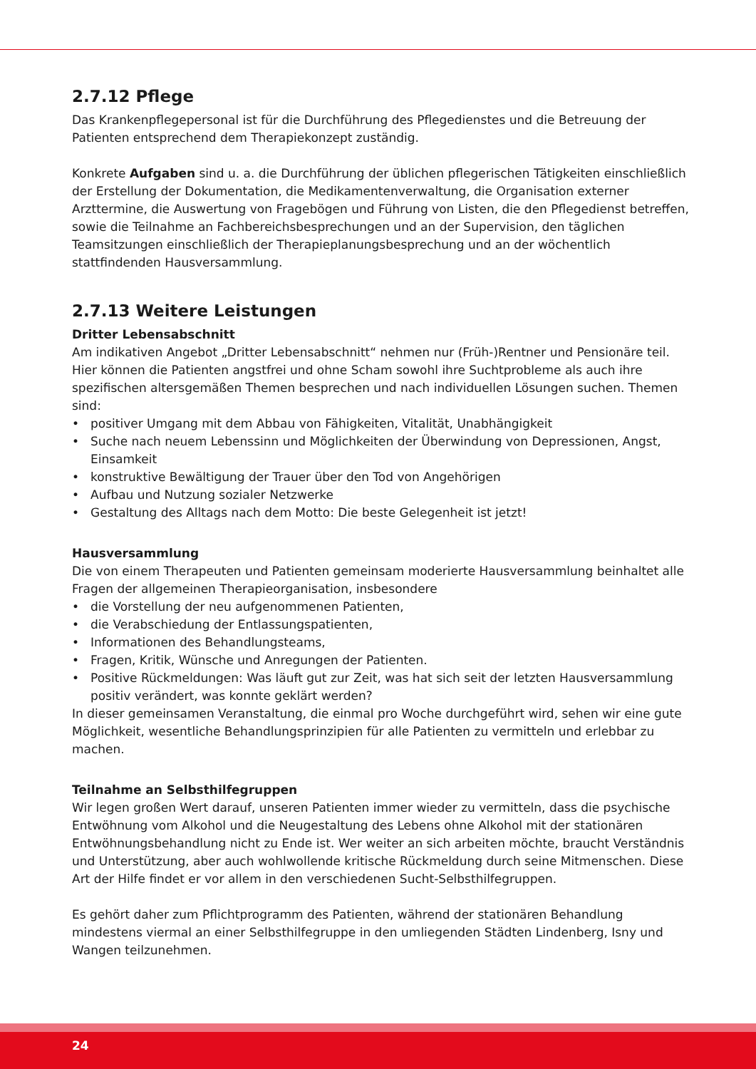2.7.12 Pflege
Das Krankenpflegepersonal ist für die Durchführung des Pflegedienstes und die Betreuung der Patienten entsprechend dem Therapiekonzept zuständig.
Konkrete Aufgaben sind u. a. die Durchführung der üblichen pflegerischen Tätigkeiten einschließlich der Erstellung der Dokumentation, die Medikamentenverwaltung, die Organisation externer Arzttermine, die Auswertung von Fragebögen und Führung von Listen, die den Pflegedienst betreffen, sowie die Teilnahme an Fachbereichsbesprechungen und an der Supervision, den täglichen Teamsitzungen einschließlich der Therapieplanungsbesprechung und an der wöchentlich stattfindenden Hausversammlung.
2.7.13 Weitere Leistungen
Dritter Lebensabschnitt
Am indikativen Angebot „Dritter Lebensabschnitt“ nehmen nur (Früh-)Rentner und Pensionäre teil. Hier können die Patienten angstfrei und ohne Scham sowohl ihre Suchtprobleme als auch ihre spezifischen altersgemäßen Themen besprechen und nach individuellen Lösungen suchen. Themen sind:
• positiver Umgang mit dem Abbau von Fähigkeiten, Vitalität, Unabhängigkeit
• Suche nach neuem Lebenssinn und Möglichkeiten der Überwindung von Depressionen, Angst, Einsamkeit
• konstruktive Bewältigung der Trauer über den Tod von Angehörigen
• Aufbau und Nutzung sozialer Netzwerke
• Gestaltung des Alltags nach dem Motto: Die beste Gelegenheit ist jetzt!
Hausversammlung
Die von einem Therapeuten und Patienten gemeinsam moderierte Hausversammlung beinhaltet alle Fragen der allgemeinen Therapieorganisation, insbesondere
• die Vorstellung der neu aufgenommenen Patienten,
• die Verabschiedung der Entlassungspatienten,
• Informationen des Behandlungsteams,
• Fragen, Kritik, Wünsche und Anregungen der Patienten.
• Positive Rückmeldungen: Was läuft gut zur Zeit, was hat sich seit der letzten Hausversammlung positiv verändert, was konnte geklärt werden?
In dieser gemeinsamen Veranstaltung, die einmal pro Woche durchgeführt wird, sehen wir eine gute Möglichkeit, wesentliche Behandlungsprinzipien für alle Patienten zu vermitteln und erlebbar zu machen.
Teilnahme an Selbsthilfegruppen
Wir legen großen Wert darauf, unseren Patienten immer wieder zu vermitteln, dass die psychische Entwöhnung vom Alkohol und die Neugestaltung des Lebens ohne Alkohol mit der stationären Entwöhnungsbehandlung nicht zu Ende ist. Wer weiter an sich arbeiten möchte, braucht Verständnis und Unterstützung, aber auch wohlwollende kritische Rückmeldung durch seine Mitmenschen. Diese Art der Hilfe findet er vor allem in den verschiedenen Sucht-Selbsthilfegruppen.
Es gehört daher zum Pflichtprogramm des Patienten, während der stationären Behandlung mindestens viermal an einer Selbsthilfegruppe in den umliegenden Städten Lindenberg, Isny und Wangen teilzunehmen.
24